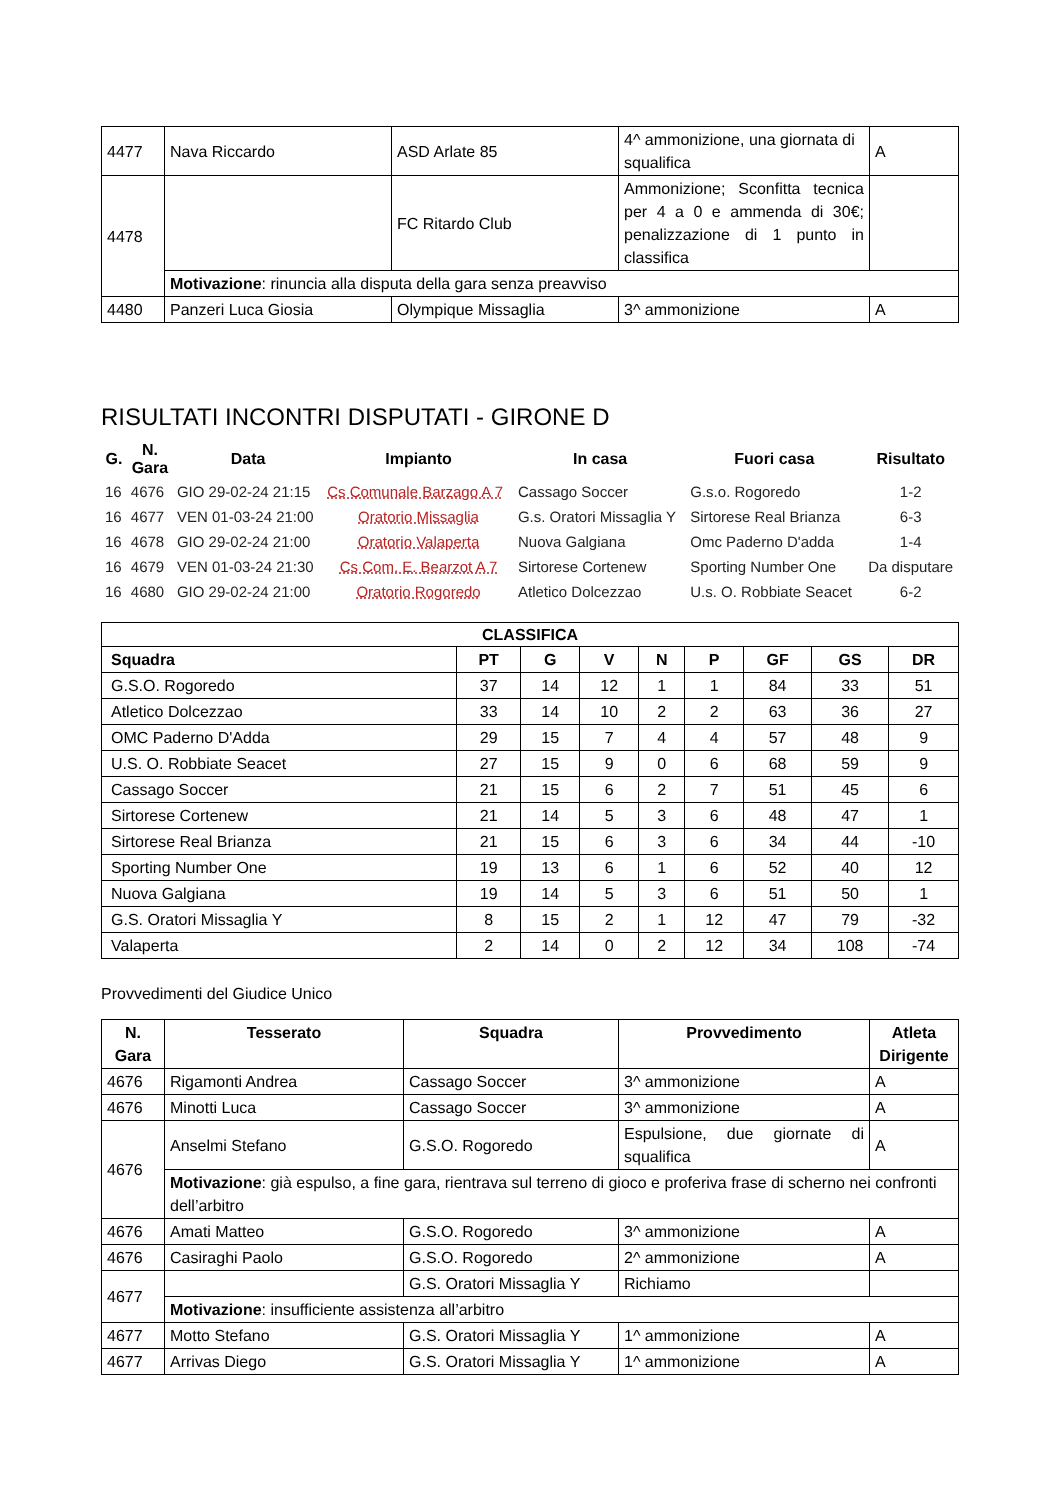| 4477 | Nava Riccardo | ASD Arlate 85 | 4^ ammonizione, una giornata di squalifica | A |
| 4478 | | FC Ritardo Club | Ammonizione; Sconfitta tecnica per 4 a 0 e ammenda di 30€; penalizzazione di 1 punto in classifica | |
| | Motivazione : rinuncia alla disputa della gara senza preavviso | | | |
| 4480 | Panzeri Luca Giosia | Olympique Missaglia | 3^ ammonizione | A |
RISULTATI INCONTRI DISPUTATI - GIRONE D
| G. | N. Gara | Data | Impianto | In casa | Fuori casa | Risultato |
| --- | --- | --- | --- | --- | --- | --- |
| 16 | 4676 | GIO 29-02-24 21:15 | Cs Comunale Barzago A 7 | Cassago Soccer | G.s.o. Rogoredo | 1-2 |
| 16 | 4677 | VEN 01-03-24 21:00 | Oratorio Missaglia | G.s. Oratori Missaglia Y | Sirtorese Real Brianza | 6-3 |
| 16 | 4678 | GIO 29-02-24 21:00 | Oratorio Valaperta | Nuova Galgiana | Omc Paderno D'adda | 1-4 |
| 16 | 4679 | VEN 01-03-24 21:30 | Cs Com. E. Bearzot A 7 | Sirtorese Cortenew | Sporting Number One | Da disputare |
| 16 | 4680 | GIO 29-02-24 21:00 | Oratorio Rogoredo | Atletico Dolcezzao | U.s. O. Robbiate Seacet | 6-2 |
| CLASSIFICA | | | | | | | | |
| --- | --- | --- | --- | --- | --- | --- | --- | --- |
| Squadra | PT | G | V | N | P | GF | GS | DR |
| G.S.O. Rogoredo | 37 | 14 | 12 | 1 | 1 | 84 | 33 | 51 |
| Atletico Dolcezzao | 33 | 14 | 10 | 2 | 2 | 63 | 36 | 27 |
| OMC Paderno D'Adda | 29 | 15 | 7 | 4 | 4 | 57 | 48 | 9 |
| U.S. O. Robbiate Seacet | 27 | 15 | 9 | 0 | 6 | 68 | 59 | 9 |
| Cassago Soccer | 21 | 15 | 6 | 2 | 7 | 51 | 45 | 6 |
| Sirtorese Cortenew | 21 | 14 | 5 | 3 | 6 | 48 | 47 | 1 |
| Sirtorese Real Brianza | 21 | 15 | 6 | 3 | 6 | 34 | 44 | -10 |
| Sporting Number One | 19 | 13 | 6 | 1 | 6 | 52 | 40 | 12 |
| Nuova Galgiana | 19 | 14 | 5 | 3 | 6 | 51 | 50 | 1 |
| G.S. Oratori Missaglia Y | 8 | 15 | 2 | 1 | 12 | 47 | 79 | -32 |
| Valaperta | 2 | 14 | 0 | 2 | 12 | 34 | 108 | -74 |
Provvedimenti del Giudice Unico
| N. Gara | Tesserato | Squadra | Provvedimento | Atleta Dirigente |
| --- | --- | --- | --- | --- |
| 4676 | Rigamonti Andrea | Cassago Soccer | 3^ ammonizione | A |
| 4676 | Minotti Luca | Cassago Soccer | 3^ ammonizione | A |
| 4676 | Anselmi Stefano | G.S.O. Rogoredo | Espulsione, due giornate di squalifica | A |
| | Motivazione : già espulso, a fine gara, rientrava sul terreno di gioco e proferiva frase di scherno nei confronti dell’arbitro | | | |
| 4676 | Amati Matteo | G.S.O. Rogoredo | 3^ ammonizione | A |
| 4676 | Casiraghi Paolo | G.S.O. Rogoredo | 2^ ammonizione | A |
| 4677 | | G.S. Oratori Missaglia Y | Richiamo | |
| | Motivazione : insufficiente assistenza all’arbitro | | | |
| 4677 | Motto Stefano | G.S. Oratori Missaglia Y | 1^ ammonizione | A |
| 4677 | Arrivas Diego | G.S. Oratori Missaglia Y | 1^ ammonizione | A |